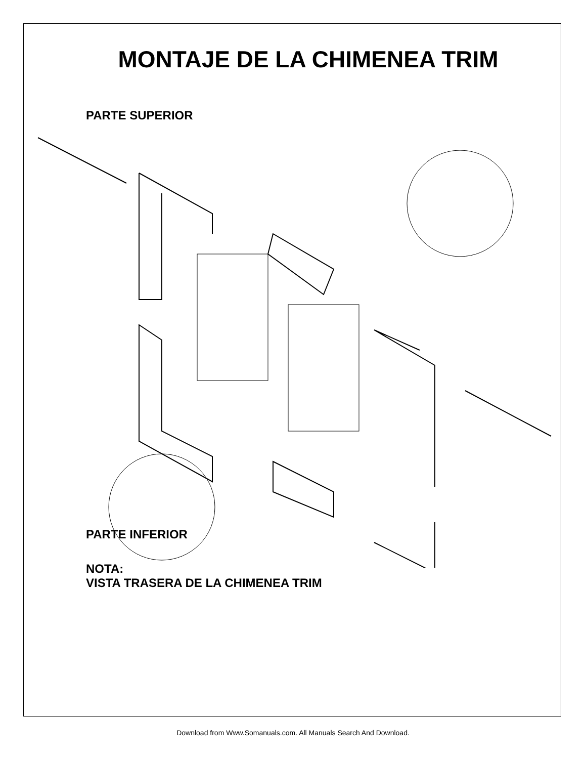MONTAJE DE LA CHIMENEA TRIM
PARTE SUPERIOR
PARTE INFERIOR
NOTA:
VISTA TRASERA DE LA CHIMENEA TRIM
Download from Www.Somanuals.com. All Manuals Search And Download.